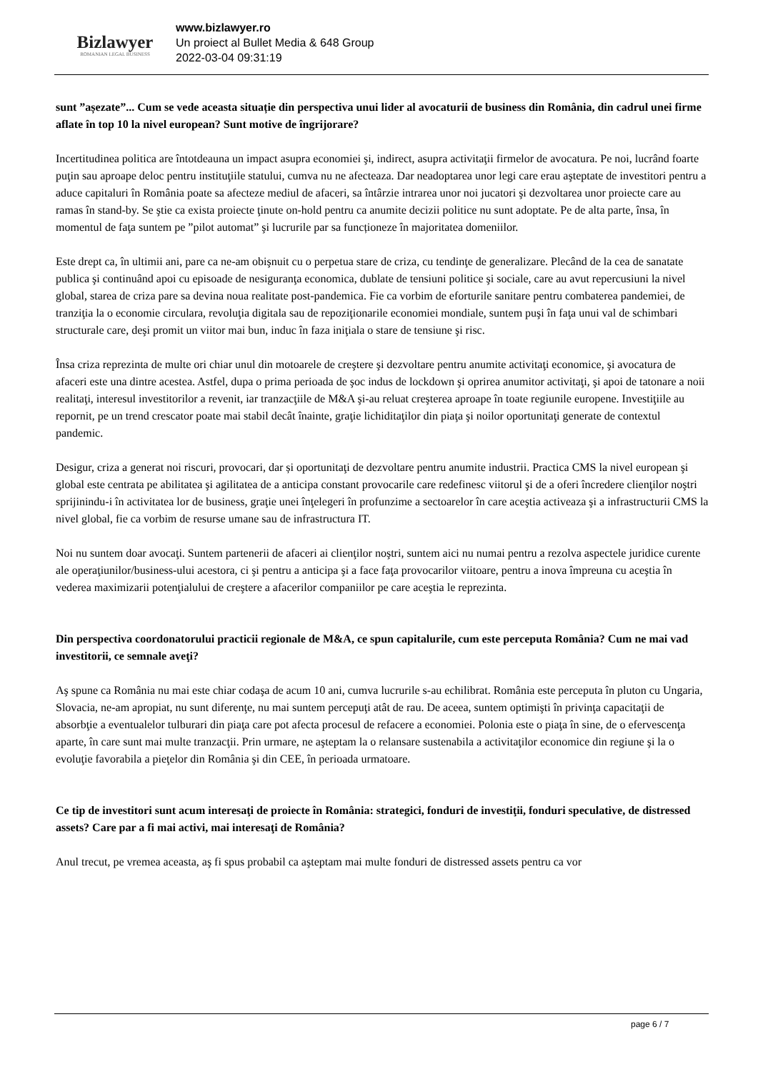Bizlawyer
ROMANIAN LEGAL BUSINESS
www.bizlawyer.ro
Un proiect al Bullet Media & 648 Group
2022-03-04 09:31:19
sunt ”așezate”... Cum se vede aceasta situație din perspectiva unui lider al avocaturii de business din România, din cadrul unei firme aflate în top 10 la nivel european? Sunt motive de îngrijorare?
Incertitudinea politica are întotdeauna un impact asupra economiei şi, indirect, asupra activitaţii firmelor de avocatura. Pe noi, lucrând foarte puţin sau aproape deloc pentru instituţiile statului, cumva nu ne afecteaza. Dar neadoptarea unor legi care erau aşteptate de investitori pentru a aduce capitaluri în România poate sa afecteze mediul de afaceri, sa întârzie intrarea unor noi jucatori şi dezvoltarea unor proiecte care au ramas în stand-by. Se ştie ca exista proiecte ţinute on-hold pentru ca anumite decizii politice nu sunt adoptate. Pe de alta parte, însa, în momentul de faţa suntem pe ”pilot automat” şi lucrurile par sa funcționeze în majoritatea domeniilor.
Este drept ca, în ultimii ani, pare ca ne-am obişnuit cu o perpetua stare de criza, cu tendinţe de generalizare. Plecând de la cea de sanatate publica şi continuând apoi cu episoade de nesiguranţa economica, dublate de tensiuni politice şi sociale, care au avut repercusiuni la nivel global, starea de criza pare sa devina noua realitate post-pandemica. Fie ca vorbim de eforturile sanitare pentru combaterea pandemiei, de tranziţia la o economie circulara, revoluţia digitala sau de repoziţionarile economiei mondiale, suntem puşi în faţa unui val de schimbari structurale care, deşi promit un viitor mai bun, induc în faza iniţiala o stare de tensiune şi risc.
Însa criza reprezinta de multe ori chiar unul din motoarele de creştere şi dezvoltare pentru anumite activitaţi economice, şi avocatura de afaceri este una dintre acestea. Astfel, dupa o prima perioada de şoc indus de lockdown şi oprirea anumitor activitaţi, şi apoi de tatonare a noii realitaţi, interesul investitorilor a revenit, iar tranzacţiile de M&A şi-au reluat creşterea aproape în toate regiunile europene. Investiţiile au repornit, pe un trend crescator poate mai stabil decât înainte, graţie lichiditaţilor din piaţa şi noilor oportunitaţi generate de contextul pandemic.
Desigur, criza a generat noi riscuri, provocari, dar și oportunitaţi de dezvoltare pentru anumite industrii. Practica CMS la nivel european şi global este centrata pe abilitatea şi agilitatea de a anticipa constant provocarile care redefinesc viitorul şi de a oferi încredere clienţilor noştri sprijinindu-i în activitatea lor de business, graţie unei înţelegeri în profunzime a sectoarelor în care aceştia activeaza şi a infrastructurii CMS la nivel global, fie ca vorbim de resurse umane sau de infrastructura IT.
Noi nu suntem doar avocaţi. Suntem partenerii de afaceri ai clienţilor noştri, suntem aici nu numai pentru a rezolva aspectele juridice curente ale operaţiunilor/business-ului acestora, ci şi pentru a anticipa şi a face faţa provocarilor viitoare, pentru a inova împreuna cu aceştia în vederea maximizarii potenţialului de creştere a afacerilor companiilor pe care aceştia le reprezinta.
Din perspectiva coordonatorului practicii regionale de M&A, ce spun capitalurile, cum este perceputa România? Cum ne mai vad investitorii, ce semnale aveţi?
Aş spune ca România nu mai este chiar codaşa de acum 10 ani, cumva lucrurile s-au echilibrat. România este perceputa în pluton cu Ungaria, Slovacia, ne-am apropiat, nu sunt diferenţe, nu mai suntem percepuţi atât de rau. De aceea, suntem optimişti în privinţa capacitaţii de absorbţie a eventualelor tulburari din piaţa care pot afecta procesul de refacere a economiei. Polonia este o piaţa în sine, de o efervescenţa aparte, în care sunt mai multe tranzacţii. Prin urmare, ne aşteptam la o relansare sustenabila a activitaţilor economice din regiune şi la o evoluţie favorabila a pieţelor din România şi din CEE, în perioada urmatoare.
Ce tip de investitori sunt acum interesaţi de proiecte în România: strategici, fonduri de investiţii, fonduri speculative, de distressed assets? Care par a fi mai activi, mai interesaţi de România?
Anul trecut, pe vremea aceasta, aş fi spus probabil ca aşteptam mai multe fonduri de distressed assets pentru ca vor
page 6 / 7